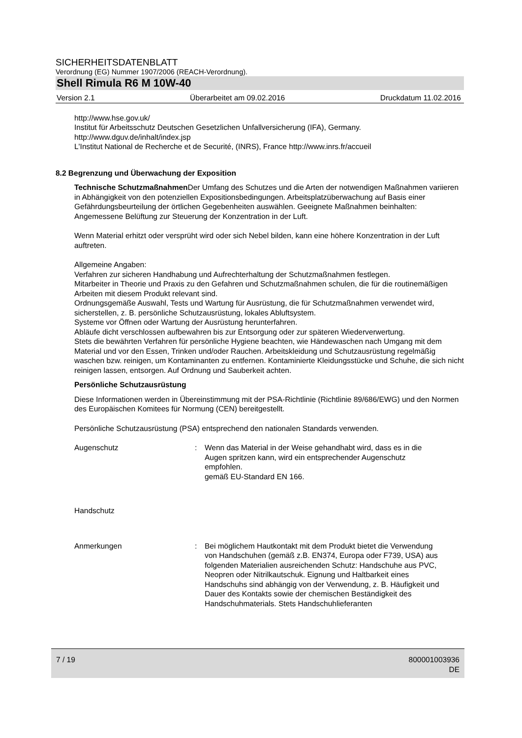SICHERHEITSDATENBLATT
Verordnung (EG) Nummer 1907/2006 (REACH-Verordnung).
Shell Rimula R6 M 10W-40
Version 2.1 Überarbeitet am 09.02.2016 Druckdatum 11.02.2016
http://www.hse.gov.uk/
Institut für Arbeitsschutz Deutschen Gesetzlichen Unfallversicherung (IFA), Germany.
http://www.dguv.de/inhalt/index.jsp
L'Institut National de Recherche et de Securité, (INRS), France http://www.inrs.fr/accueil
8.2 Begrenzung und Überwachung der Exposition
Technische Schutzmaßnahmen Der Umfang des Schutzes und die Arten der notwendigen Maßnahmen variieren in Abhängigkeit von den potenziellen Expositionsbedingungen. Arbeitsplatzüberwachung auf Basis einer Gefährdungsbeurteilung der örtlichen Gegebenheiten auswählen. Geeignete Maßnahmen beinhalten:
Angemessene Belüftung zur Steuerung der Konzentration in der Luft.
Wenn Material erhitzt oder versprüht wird oder sich Nebel bilden, kann eine höhere Konzentration in der Luft auftreten.
Allgemeine Angaben:
Verfahren zur sicheren Handhabung und Aufrechterhaltung der Schutzmaßnahmen festlegen.
Mitarbeiter in Theorie und Praxis zu den Gefahren und Schutzmaßnahmen schulen, die für die routinemäßigen Arbeiten mit diesem Produkt relevant sind.
Ordnungsgemäße Auswahl, Tests und Wartung für Ausrüstung, die für Schutzmaßnahmen verwendet wird, sicherstellen, z. B. persönliche Schutzausrüstung, lokales Abluftsystem.
Systeme vor Öffnen oder Wartung der Ausrüstung herunterfahren.
Abläufe dicht verschlossen aufbewahren bis zur Entsorgung oder zur späteren Wiederverwertung.
Stets die bewährten Verfahren für persönliche Hygiene beachten, wie Händewaschen nach Umgang mit dem Material und vor den Essen, Trinken und/oder Rauchen. Arbeitskleidung und Schutzausrüstung regelmäßig waschen bzw. reinigen, um Kontaminanten zu entfernen. Kontaminierte Kleidungsstücke und Schuhe, die sich nicht reinigen lassen, entsorgen. Auf Ordnung und Sauberkeit achten.
Persönliche Schutzausrüstung
Diese Informationen werden in Übereinstimmung mit der PSA-Richtlinie (Richtlinie 89/686/EWG) und den Normen des Europäischen Komitees für Normung (CEN) bereitgestellt.
Persönliche Schutzausrüstung (PSA) entsprechend den nationalen Standards verwenden.
Augenschutz : Wenn das Material in der Weise gehandhabt wird, dass es in die Augen spritzen kann, wird ein entsprechender Augenschutz empfohlen.
gemäß EU-Standard EN 166.
Handschutz
Anmerkungen : Bei möglichem Hautkontakt mit dem Produkt bietet die Verwendung von Handschuhen (gemäß z.B. EN374, Europa oder F739, USA) aus folgenden Materialien ausreichenden Schutz: Handschuhe aus PVC, Neopren oder Nitrilkautschuk. Eignung und Haltbarkeit eines Handschuhs sind abhängig von der Verwendung, z. B. Häufigkeit und Dauer des Kontakts sowie der chemischen Beständigkeit des Handschuhmaterials. Stets Handschuhlieferanten
7 / 19 800001003936
DE